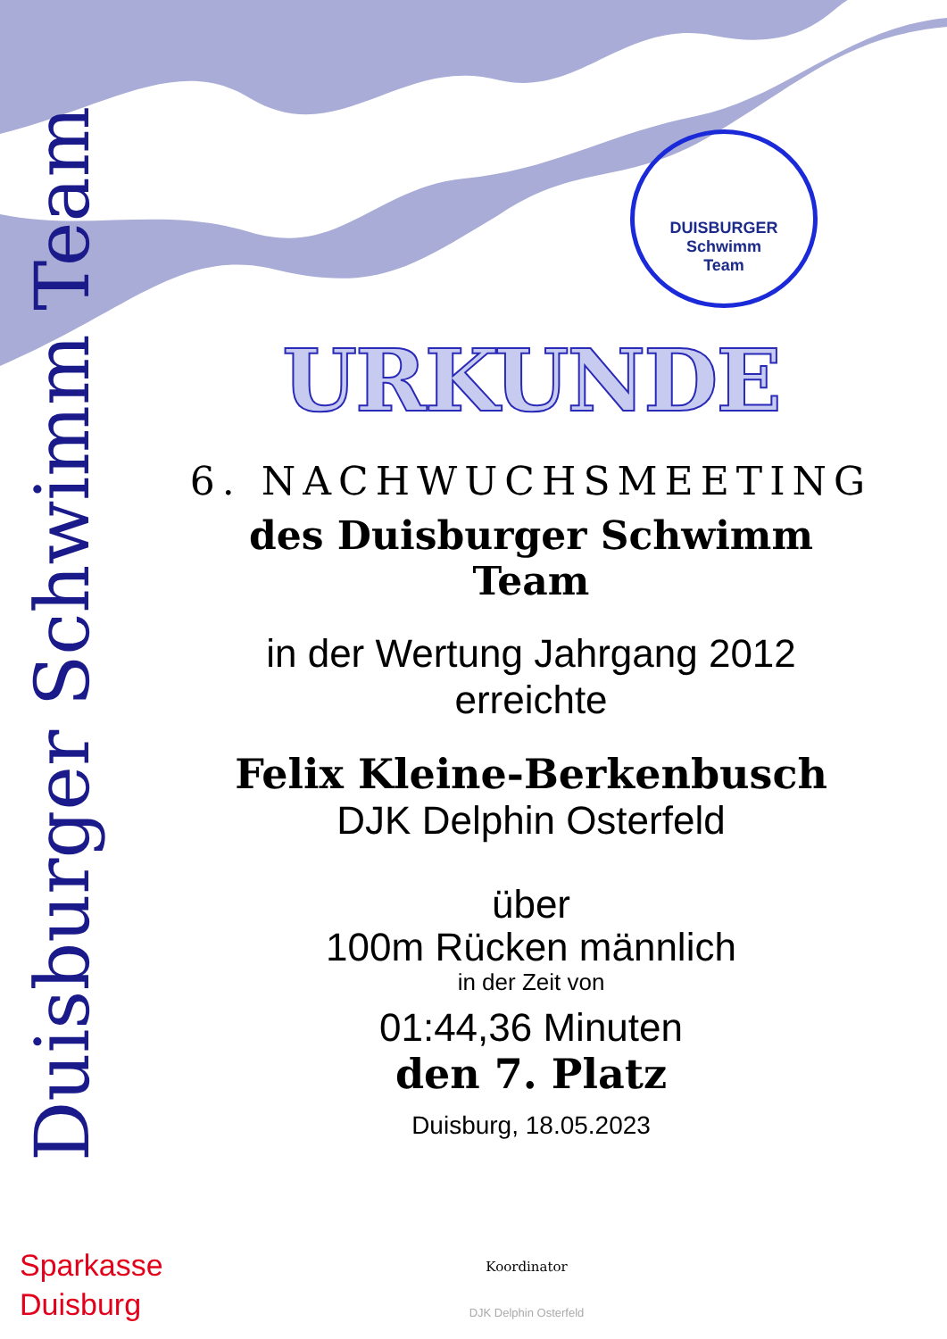Duisburger Schwimm Team
DUISBURGER
Schwimm
Team
URKUNDE
6. NACHWUCHSMEETING
des Duisburger Schwimm Team
in der Wertung Jahrgang 2012
erreichte
Felix Kleine-Berkenbusch
DJK Delphin Osterfeld
über
100m Rücken männlich
in der Zeit von
01:44,36 Minuten
den 7. Platz
Duisburg, 18.05.2023
Sparkasse
Duisburg
Koordinator
DJK Delphin Osterfeld